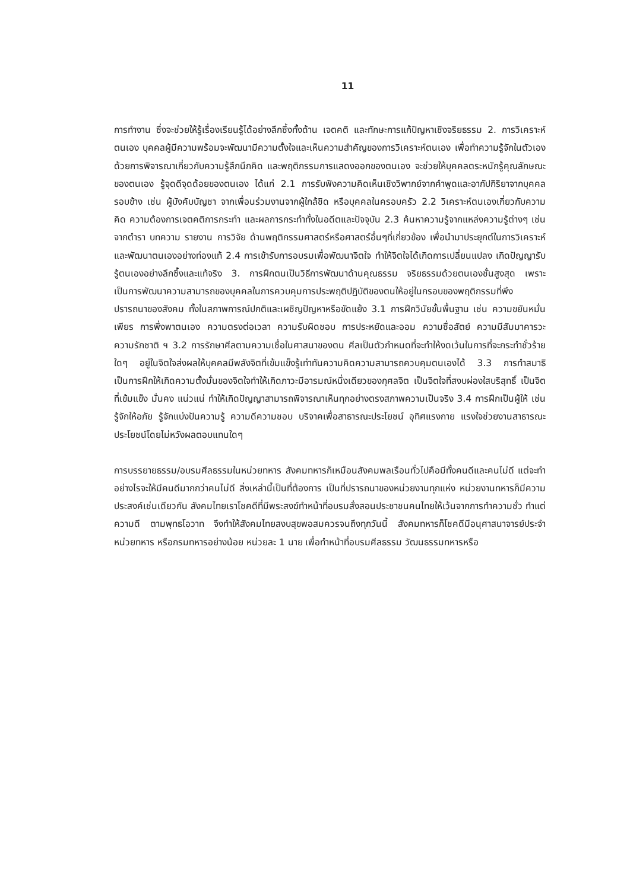11
การทำงาน ซึ่งจะช่วยให้รู้เรื่องเรียนรู้ได้อย่างลึกซึ้งทั้งด้าน เจตคติ และทักษะการแก้ปัญหาเชิงจริยธรรม 2. การวิเคราะห์ตนเอง บุคคลผู้มีความพร้อมจะพัฒนามีความตั้งใจและเห็นความสำคัญของการวิเคราะห์ตนเอง เพื่อทำความรู้จักในตัวเอง ด้วยการพิจารณาเกี่ยวกับความรู้สึกนึกคิด และพฤติกรรมการแสดงออกของตนเอง จะช่วยให้บุคคลตระหนักรู้คุณลักษณะของตนเอง รู้จุดดีจุดด้อยของตนเอง ได้แก่ 2.1 การรับฟังความคิดเห็นเชิงวิพากย์จากคำพูดและอากัปกิริยาจากบุคคลรอบข้าง เช่น ผู้บังคับบัญชา จากเพื่อนร่วมงานจากผู้ใกล้ชิด หรือบุคคลในครอบครัว 2.2 วิเคราะห์ตนเองเกี่ยวกับความคิด ความต้องการเจตคติการกระทำ และผลการกระทำทั้งในอดีตและปัจจุบัน 2.3 ค้นหาความรู้จากแหล่งความรู้ต่างๆ เช่น จากตำรา บทความ รายงาน การวิจัย ด้านพฤติกรรมศาสตร์หรือศาสตร์อื่นๆที่เกี่ยวข้อง เพื่อนำมาประยุกต์ในการวิเคราะห์และพัฒนาตนเองอย่างท่องแท้ 2.4 การเข้ารับการอบรมเพื่อพัฒนาจิตใจ ทำให้จิตใจได้เกิดการเปลี่ยนแปลง เกิดปัญญารับรู้ตนเองอย่างลึกซึ้งและแท้จริง 3. การฝึกตนเป็นวิธีการพัฒนาด้านคุณธรรม จริยธรรมด้วยตนเองชั้นสูงสุด เพราะเป็นการพัฒนาความสามารถของบุคคลในการควบคุมการประพฤติปฏิบัติของตนให้อยู่ในกรอบของพฤติกรรมที่พึงปรารถนาของสังคม ทั้งในสภาพการณ์ปกติและเผชิญปัญหาหรือขัดแย้ง 3.1 การฝึกวินัยขั้นพื้นฐาน เช่น ความขยันหมั่นเพียร การพึ่งพาตนเอง ความตรงต่อเวลา ความรับผิดชอบ การประหยัดและออม ความซื่อสัตย์ ความมีสัมมาคารวะ ความรักชาติ ฯ 3.2 การรักษาศีลตามความเชื่อในศาสนาของตน ศีลเป็นตัวกำหนดที่จะทำให้งดเว้นในการที่จะกระทำชั่วร้ายใดๆ อยู่ในจิตใจส่งผลให้บุคคลมีพลังจิตที่เข้มแข็งรู้เท่าทันความคิดความสามารถควบคุมตนเองได้ 3.3 การทำสมาธิเป็นการฝึกให้เกิดความตั้งมั่นของจิตใจทำให้เกิดภาวะมีอารมณ์หนึ่งเดียวของกุศลจิต เป็นจิตใจที่สงบผ่องใสบริสุทธิ์ เป็นจิตที่เข้มแข็ง มั่นคง แน่วแน่ ทำให้เกิดปัญญาสามารถพิจารณาเห็นทุกอย่างตรงสภาพความเป็นจริง 3.4 การฝึกเป็นผู้ให้ เช่น รู้จักให้อภัย รู้จักแบ่งปันความรู้ ความดีความชอบ บริจาคเพื่อสาธารณะประโยชน์ อุทิศแรงกาย แรงใจช่วยงานสาธารณะประโยชน์โดยไม่หวังผลตอบแทนใดๆ
การบรรยายธรรม/อบรมศีลธรรมในหน่วยทหาร สังคมทหารก็เหมือนสังคมพลเรือนทั่วไปคือมีทั้งคนดีและคนไม่ดี แต่จะทำอย่างไรจะให้มีคนดีมากกว่าคนไม่ดี สิ่งเหล่านี้เป็นที่ต้องการ เป็นที่ปรารถนาของหน่วยงานทุกแห่ง หน่วยงานทหารก็มีความประสงค์เช่นเดียวกัน สังคมไทยเราโชคดีที่มีพระสงฆ์ทำหน้าที่อบรมสั่งสอนประชาชนคนไทยให้เว้นจากการทำความชั่ว ทำแต่ความดี ตามพุทธโอวาท จึงทำให้สังคมไทยสงบสุขพอสมควรจนถึงทุกวันนี้ สังคมทหารก็โชคดีมีอนุศาสนาจารย์ประจำหน่วยทหาร หรือกรมทหารอย่างน้อย หน่วยละ 1 นาย เพื่อทำหน้าที่อบรมศีลธรรม วัฒนธรรมทหารหรือ